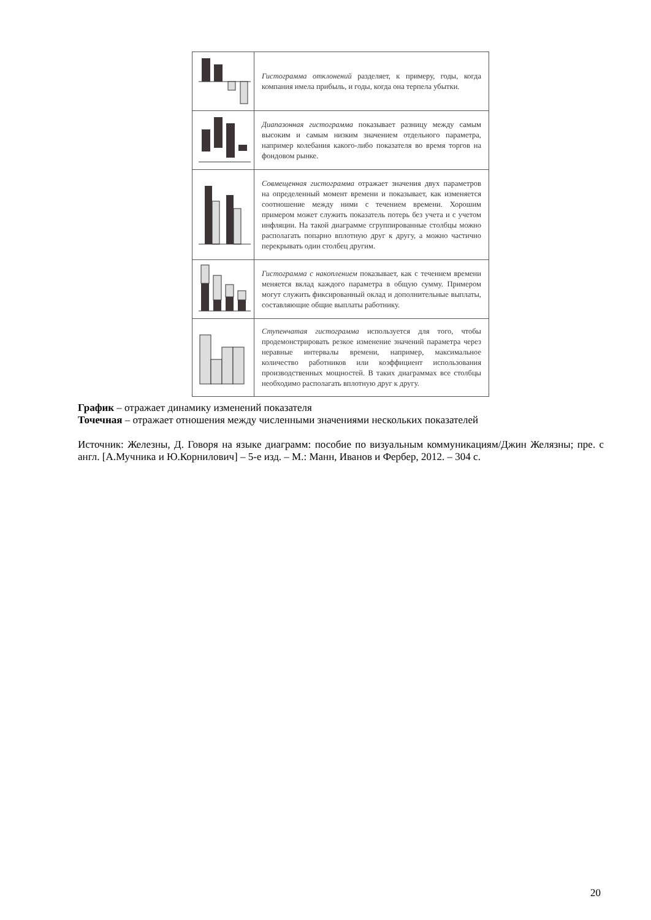| | Гистограмма отклонений разделяет, к примеру, годы, когда компания имела прибыль, и годы, когда она терпела убытки. |
| | Диапазонная гистограмма показывает разницу между самым высоким и самым низким значением отдельного параметра, например колебания какого-либо показателя во время торгов на фондовом рынке. |
| | Совмещенная гистограмма отражает значения двух параметров на определенный момент времени и показывает, как изменяется соотношение между ними с течением времени. Хорошим примером может служить показатель потерь без учета и с учетом инфляции. На такой диаграмме сгруппированные столбцы можно располагать попарно вплотную друг к другу, а можно частично перекрывать один столбец другим. |
| | Гистограмма с накоплением показывает, как с течением времени меняется вклад каждого параметра в общую сумму. Примером могут служить фиксированный оклад и дополнительные выплаты, составляющие общие выплаты работнику. |
| | Ступенчатая гистограмма используется для того, чтобы продемонстрировать резкое изменение значений параметра через неравные интервалы времени, например, максимальное количество работников или коэффициент использования производственных мощностей. В таких диаграммах все столбцы необходимо располагать вплотную друг к другу. |
График – отражает динамику изменений показателя
Точечная – отражает отношения между численными значениями нескольких показателей
Источник: Железны, Д. Говоря на языке диаграмм: пособие по визуальным коммуникациям/Джин Желязны; пре. с англ. [А.Мучника и Ю.Корнилович] – 5-е изд. – М.: Манн, Иванов и Фербер, 2012. – 304 с.
20